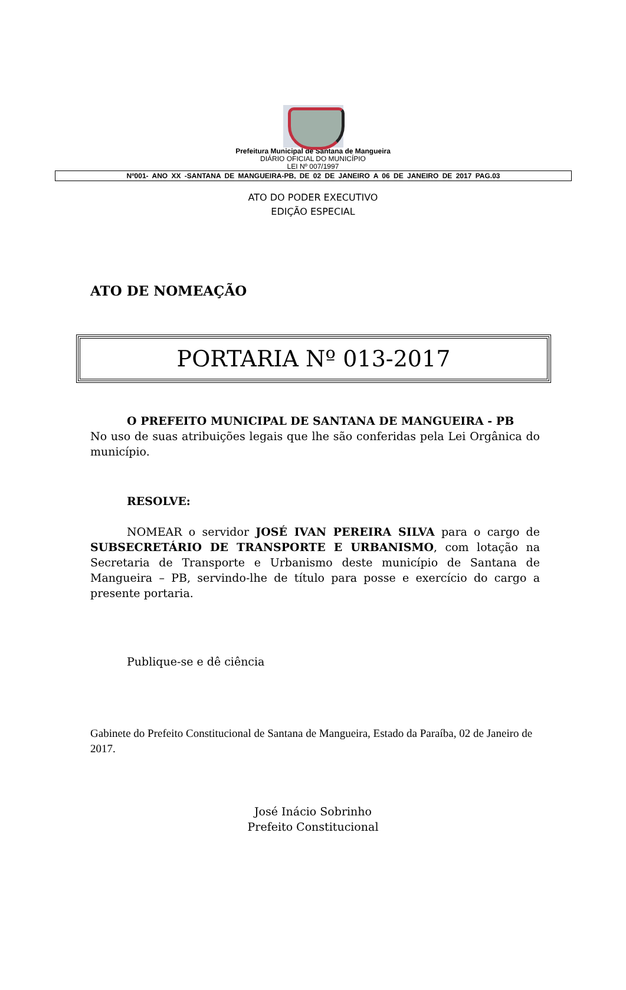Prefeitura Municipal de Santana de Mangueira
DIÁRIO OFICIAL DO MUNICÍPIO
LEI Nº 007/1997
Nº001- ANO XX -SANTANA DE MANGUEIRA-PB, DE 02 DE JANEIRO A 06 DE JANEIRO DE 2017 PAG.03
ATO DO PODER EXECUTIVO
EDIÇÃO ESPECIAL
ATO DE NOMEAÇÃO
PORTARIA Nº 013-2017
O PREFEITO MUNICIPAL DE SANTANA DE MANGUEIRA - PB
No uso de suas atribuições legais que lhe são conferidas pela Lei Orgânica do município.
RESOLVE:
NOMEAR o servidor JOSÉ IVAN PEREIRA SILVA para o cargo de SUBSECRETÁRIO DE TRANSPORTE E URBANISMO, com lotação na Secretaria de Transporte e Urbanismo deste município de Santana de Mangueira – PB, servindo-lhe de título para posse e exercício do cargo a presente portaria.
Publique-se e dê ciência
Gabinete do Prefeito Constitucional de Santana de Mangueira, Estado da Paraíba, 02 de Janeiro de 2017.
José Inácio Sobrinho
Prefeito Constitucional